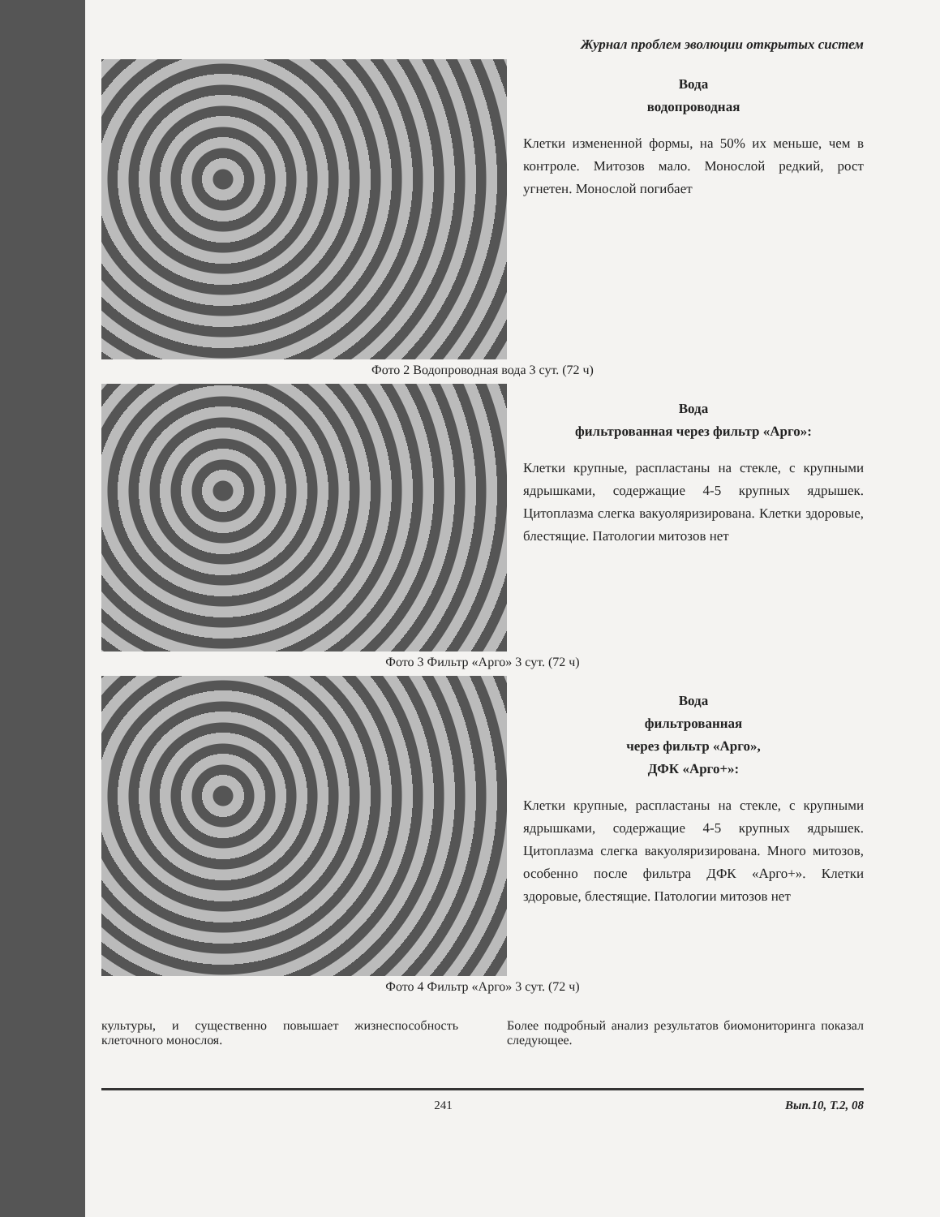Журнал проблем эволюции открытых систем
Вода
водопроводная
Клетки измененной формы, на 50% их меньше, чем в контроле. Митозов мало. Монослой редкий, рост угнетен. Монослой погибает
Фото 2 Водопроводная вода 3 сут. (72 ч)
Вода
фильтрованная через фильтр «Арго»:
Клетки крупные, распластаны на стекле, с крупными ядрышками, содержащие 4-5 крупных ядрышек. Цитоплазма слегка вакуоляризирована. Клетки здоровые, блестящие. Патологии митозов нет
Фото 3 Фильтр «Арго» 3 сут. (72 ч)
Вода
фильтрованная
через фильтр «Арго»,
ДФК «Арго+»:
Клетки крупные, распластаны на стекле, с крупными ядрышками, содержащие 4-5 крупных ядрышек. Цитоплазма слегка вакуоляризирована. Много митозов, особенно после фильтра ДФК «Арго+». Клетки здоровые, блестящие. Патологии митозов нет
Фото 4 Фильтр «Арго» 3 сут. (72 ч)
культуры, и существенно повышает жизнеспособность клеточного монослоя.
Более подробный анализ результатов биомониторинга показал следующее.
241 Вып.10, Т.2, 08